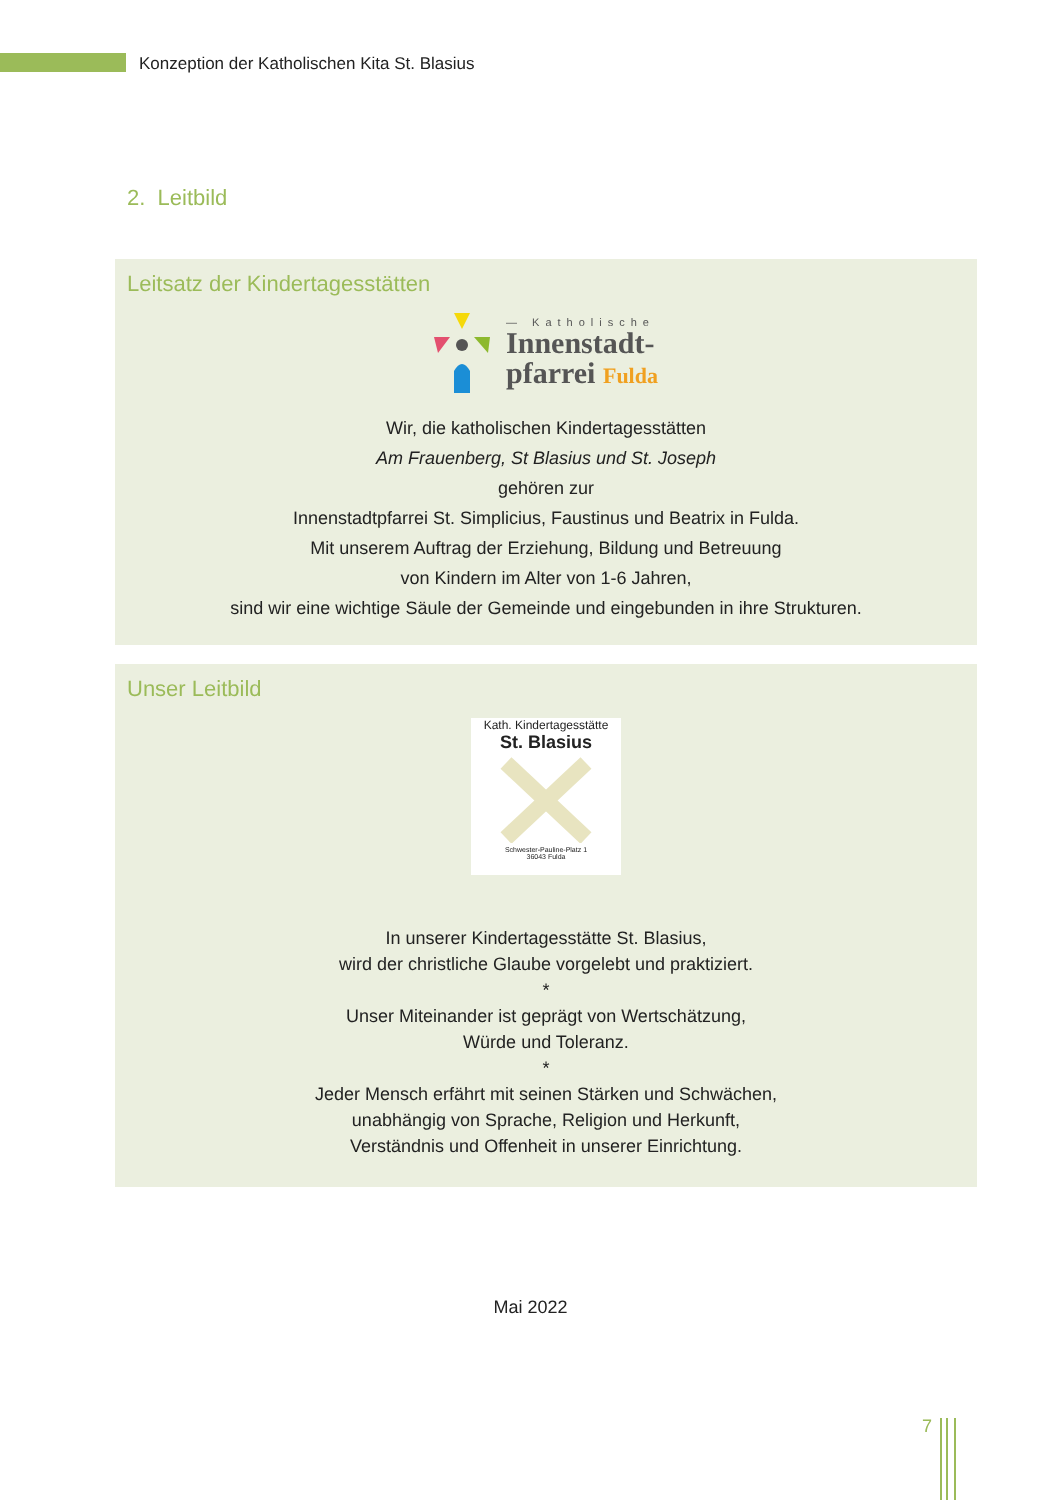Konzeption der Katholischen Kita St. Blasius
2. Leitbild
Leitsatz der Kindertagesstätten
— Katholische
Innenstadt-
pfarrei Fulda
Wir, die katholischen Kindertagesstätten
Am Frauenberg, St Blasius und St. Joseph
gehören zur
Innenstadtpfarrei St. Simplicius, Faustinus und Beatrix in Fulda.
Mit unserem Auftrag der Erziehung, Bildung und Betreuung
von Kindern im Alter von 1-6 Jahren,
sind wir eine wichtige Säule der Gemeinde und eingebunden in ihre Strukturen.
Unser Leitbild
Kath. Kindertagesstätte
St. Blasius
Schwester-Pauline-Platz 1
36043 Fulda
In unserer Kindertagesstätte St. Blasius,
wird der christliche Glaube vorgelebt und praktiziert.
*
Unser Miteinander ist geprägt von Wertschätzung,
Würde und Toleranz.
*
Jeder Mensch erfährt mit seinen Stärken und Schwächen,
unabhängig von Sprache, Religion und Herkunft,
Verständnis und Offenheit in unserer Einrichtung.
Mai 2022
7